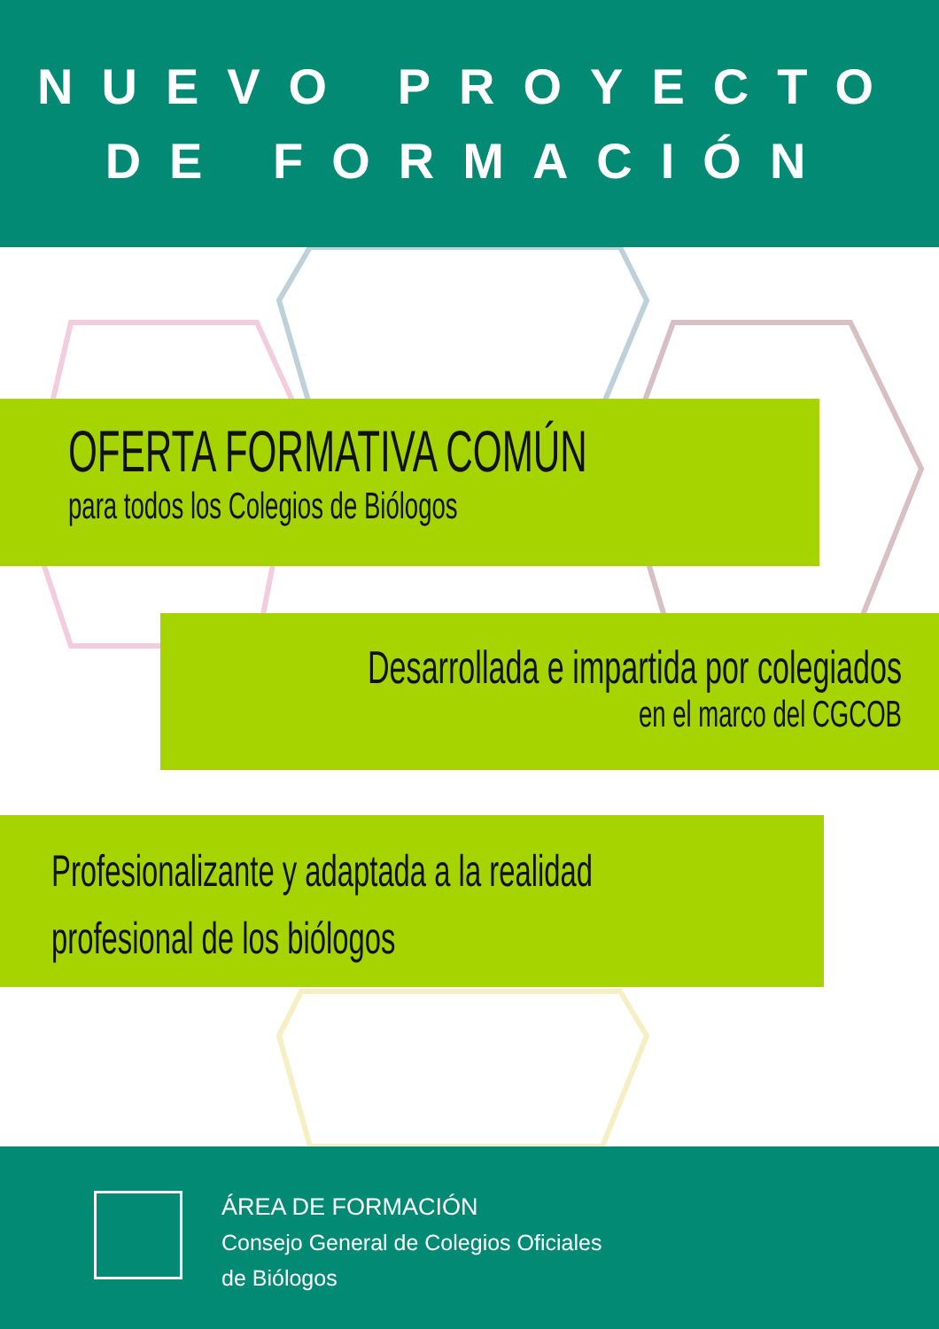NUEVO PROYECTO
DE FORMACIÓN
OFERTA FORMATIVA COMÚN
para todos los Colegios de Biólogos
Desarrollada e impartida por colegiados
en el marco del CGCOB
Profesionalizante y adaptada a la realidad
profesional de los biólogos
ÁREA DE FORMACIÓN
Consejo General de Colegios Oficiales
de Biólogos